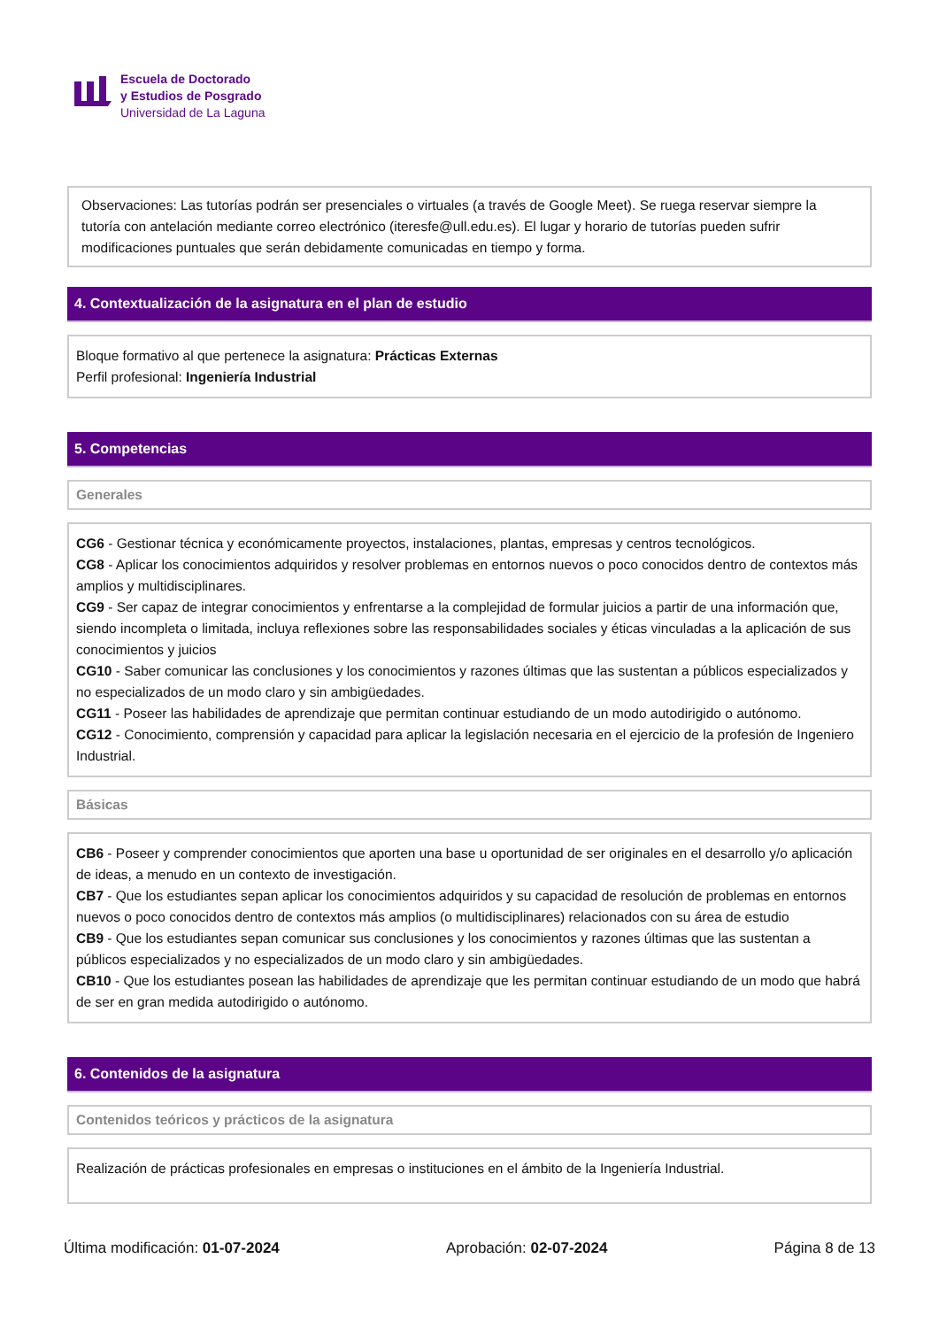Escuela de Doctorado
y Estudios de Posgrado
Universidad de La Laguna
Observaciones: Las tutorías podrán ser presenciales o virtuales (a través de Google Meet). Se ruega reservar siempre la tutoría con antelación mediante correo electrónico (iteresfe@ull.edu.es). El lugar y horario de tutorías pueden sufrir modificaciones puntuales que serán debidamente comunicadas en tiempo y forma.
4. Contextualización de la asignatura en el plan de estudio
Bloque formativo al que pertenece la asignatura: Prácticas Externas
Perfil profesional: Ingeniería Industrial
5. Competencias
Generales
CG6 - Gestionar técnica y económicamente proyectos, instalaciones, plantas, empresas y centros tecnológicos.
CG8 - Aplicar los conocimientos adquiridos y resolver problemas en entornos nuevos o poco conocidos dentro de contextos más amplios y multidisciplinares.
CG9 - Ser capaz de integrar conocimientos y enfrentarse a la complejidad de formular juicios a partir de una información que, siendo incompleta o limitada, incluya reflexiones sobre las responsabilidades sociales y éticas vinculadas a la aplicación de sus conocimientos y juicios
CG10 - Saber comunicar las conclusiones y los conocimientos y razones últimas que las sustentan a públicos especializados y no especializados de un modo claro y sin ambigüedades.
CG11 - Poseer las habilidades de aprendizaje que permitan continuar estudiando de un modo autodirigido o autónomo.
CG12 - Conocimiento, comprensión y capacidad para aplicar la legislación necesaria en el ejercicio de la profesión de Ingeniero Industrial.
Básicas
CB6 - Poseer y comprender conocimientos que aporten una base u oportunidad de ser originales en el desarrollo y/o aplicación de ideas, a menudo en un contexto de investigación.
CB7 - Que los estudiantes sepan aplicar los conocimientos adquiridos y su capacidad de resolución de problemas en entornos nuevos o poco conocidos dentro de contextos más amplios (o multidisciplinares) relacionados con su área de estudio
CB9 - Que los estudiantes sepan comunicar sus conclusiones y los conocimientos y razones últimas que las sustentan a públicos especializados y no especializados de un modo claro y sin ambigüedades.
CB10 - Que los estudiantes posean las habilidades de aprendizaje que les permitan continuar estudiando de un modo que habrá de ser en gran medida autodirigido o autónomo.
6. Contenidos de la asignatura
Contenidos teóricos y prácticos de la asignatura
Realización de prácticas profesionales en empresas o instituciones en el ámbito de la Ingeniería Industrial.
Última modificación: 01-07-2024 Aprobación: 02-07-2024 Página 8 de 13